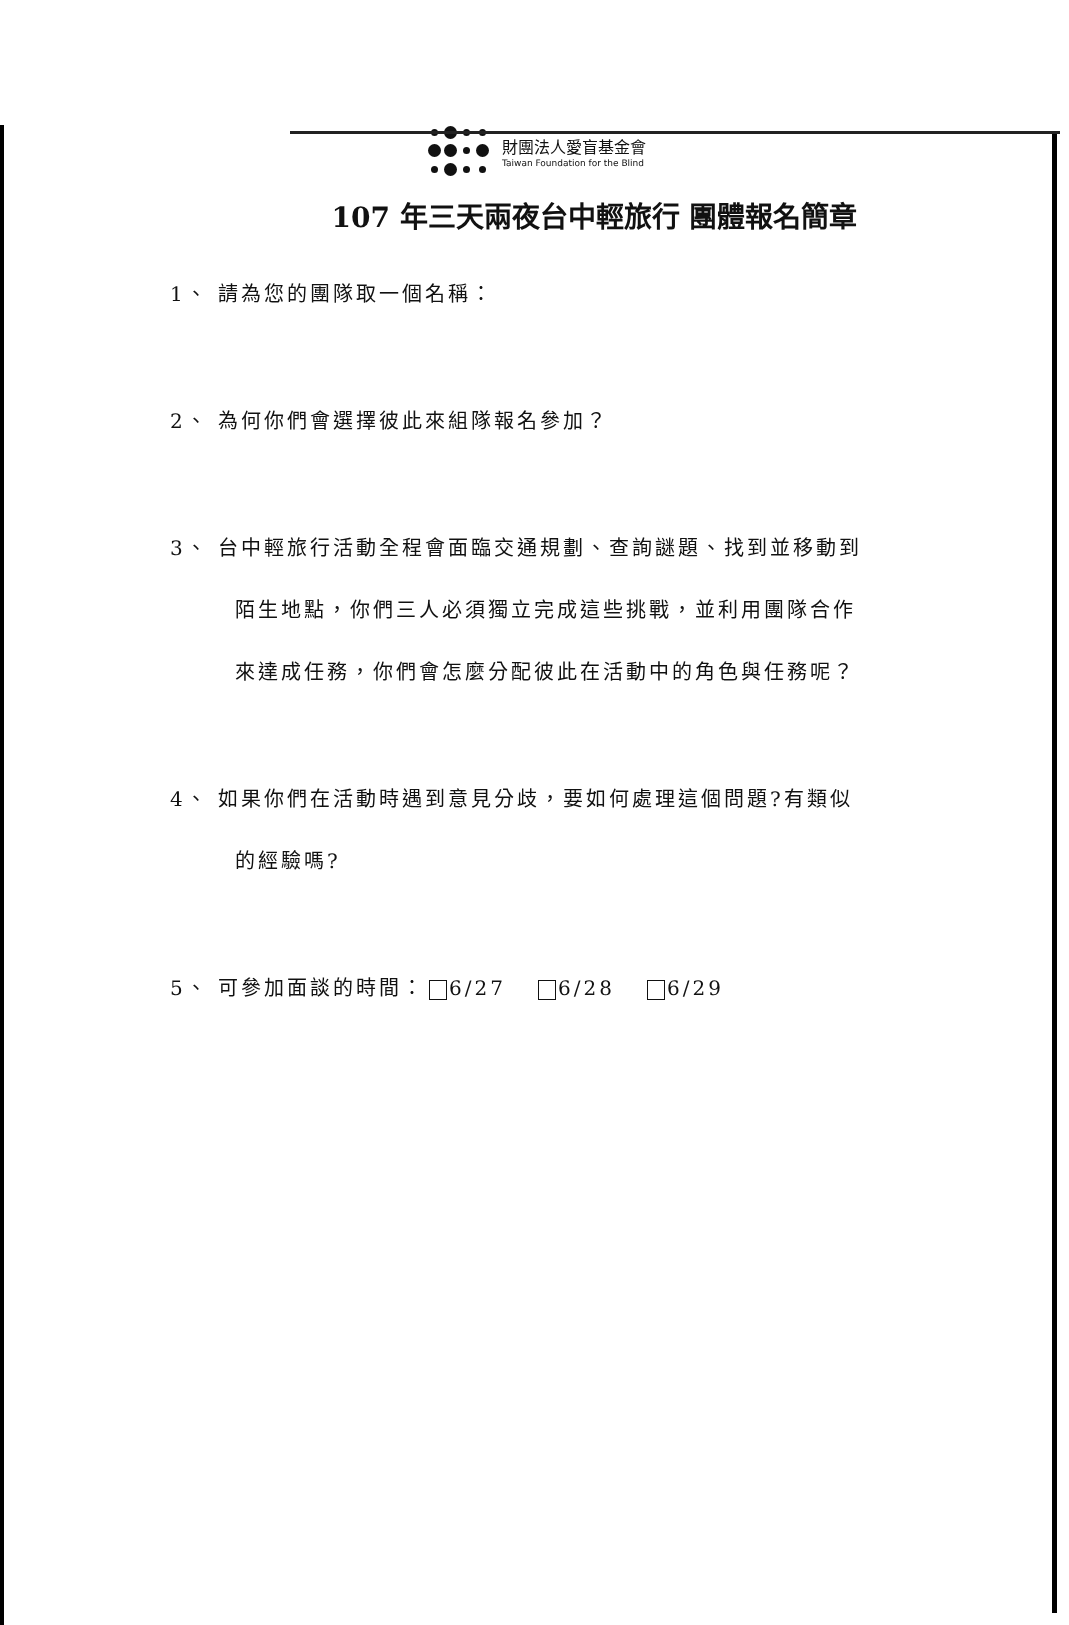財團法人愛盲基金會
Taiwan Foundation for the Blind
107 年三天兩夜台中輕旅行 團體報名簡章
1、 請為您的團隊取一個名稱：
2、 為何你們會選擇彼此來組隊報名參加？
3、 台中輕旅行活動全程會面臨交通規劃、查詢謎題、找到並移動到
陌生地點，你們三人必須獨立完成這些挑戰，並利用團隊合作
來達成任務，你們會怎麼分配彼此在活動中的角色與任務呢？
4、 如果你們在活動時遇到意見分歧，要如何處理這個問題?有類似
的經驗嗎?
5、 可參加面談的時間： 6/27 6/28 6/29